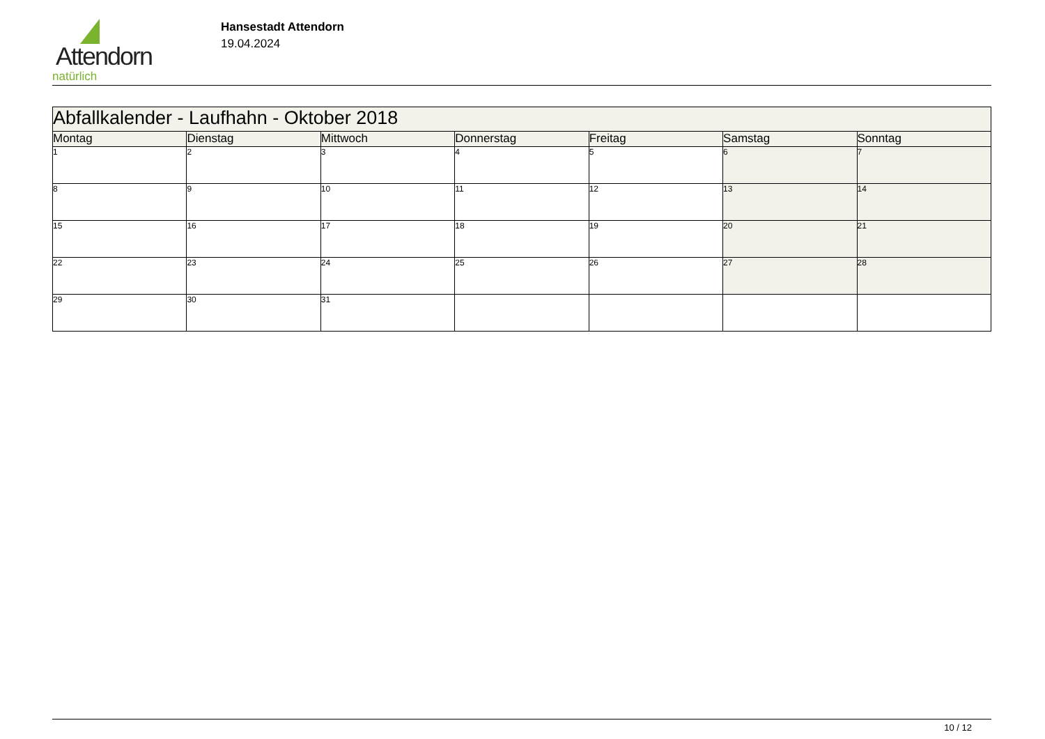Attendorn
natürlich
Hansestadt Attendorn
19.04.2024
| Abfallkalender - Laufhahn - Oktober 2018 | | | | | | |
| --- | --- | --- | --- | --- | --- | --- |
| Montag | Dienstag | Mittwoch | Donnerstag | Freitag | Samstag | Sonntag |
| 1 | 2 | 3 | 4 | 5 | 6 | 7 |
| 8 | 9 | 10 | 11 | 12 | 13 | 14 |
| 15 | 16 | 17 | 18 | 19 | 20 | 21 |
| 22 | 23 | 24 | 25 | 26 | 27 | 28 |
| 29 | 30 | 31 | | | | |
10 / 12